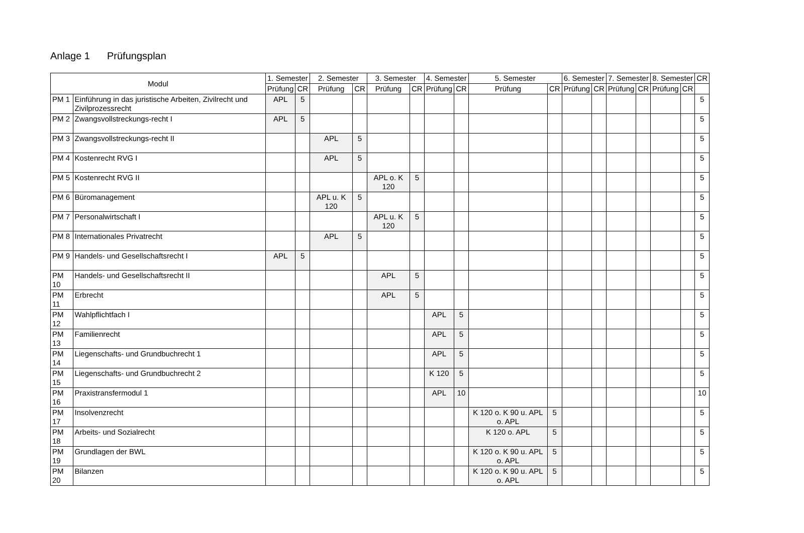Anlage 1 Prüfungsplan
| Modul | | 1. Semester | | 2. Semester | | 3. Semester | | 4. Semester | | 5. Semester | | 6. Semester | | 7. Semester | | 8. Semester | | CR |
| --- | --- | --- | --- | --- | --- | --- | --- | --- | --- | --- | --- | --- | --- | --- | --- | --- | --- | --- |
| | | Prüfung | CR | Prüfung | CR | Prüfung | CR | Prüfung | CR | Prüfung | CR | Prüfung | CR | Prüfung | CR | Prüfung | CR | |
| PM 1 | Einführung in das juristische Arbeiten, Zivilrecht und Zivilprozessrecht | APL | 5 | | | | | | | | | | | | | | | 5 |
| PM 2 | Zwangsvollstreckungs-recht I | APL | 5 | | | | | | | | | | | | | | | 5 |
| PM 3 | Zwangsvollstreckungs-recht II | | | APL | 5 | | | | | | | | | | | | | 5 |
| PM 4 | Kostenrecht RVG I | | | APL | 5 | | | | | | | | | | | | | 5 |
| PM 5 | Kostenrecht RVG II | | | | | APL o. K 120 | 5 | | | | | | | | | | | 5 |
| PM 6 | Büromanagement | | | APL u. K 120 | 5 | | | | | | | | | | | | | 5 |
| PM 7 | Personalwirtschaft I | | | | | APL u. K 120 | 5 | | | | | | | | | | | 5 |
| PM 8 | Internationales Privatrecht | | | APL | 5 | | | | | | | | | | | | | 5 |
| PM 9 | Handels- und Gesellschaftsrecht I | APL | 5 | | | | | | | | | | | | | | | 5 |
| PM 10 | Handels- und Gesellschaftsrecht II | | | | | APL | 5 | | | | | | | | | | | 5 |
| PM 11 | Erbrecht | | | | | APL | 5 | | | | | | | | | | | 5 |
| PM 12 | Wahlpflichtfach I | | | | | | | APL | 5 | | | | | | | | | 5 |
| PM 13 | Familienrecht | | | | | | | APL | 5 | | | | | | | | | 5 |
| PM 14 | Liegenschafts- und Grundbuchrecht 1 | | | | | | | APL | 5 | | | | | | | | | 5 |
| PM 15 | Liegenschafts- und Grundbuchrecht 2 | | | | | | | K 120 | 5 | | | | | | | | | 5 |
| PM 16 | Praxistransfermodul 1 | | | | | | | APL | 10 | | | | | | | | | 10 |
| PM 17 | Insolvenzrecht | | | | | | | | | K 120 o. K 90 u. APL o. APL | 5 | | | | | | | 5 |
| PM 18 | Arbeits- und Sozialrecht | | | | | | | | | K 120 o. APL | 5 | | | | | | | 5 |
| PM 19 | Grundlagen der BWL | | | | | | | | | K 120 o. K 90 u. APL o. APL | 5 | | | | | | | 5 |
| PM 20 | Bilanzen | | | | | | | | | K 120 o. K 90 u. APL o. APL | 5 | | | | | | | 5 |